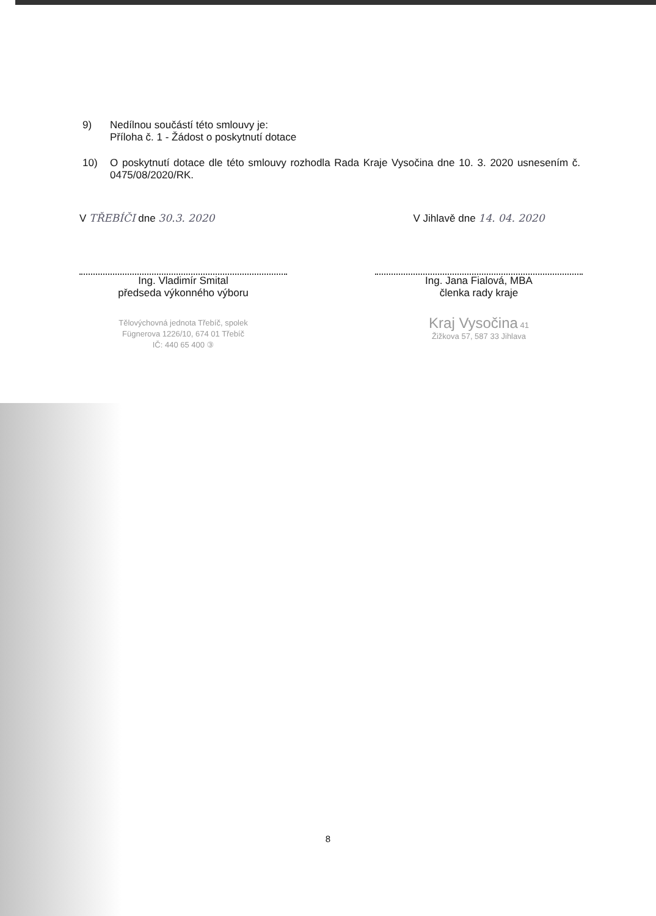9) Nedílnou součástí této smlouvy je:
Příloha č. 1 - Žádost o poskytnutí dotace
10) O poskytnutí dotace dle této smlouvy rozhodla Rada Kraje Vysočina dne 10. 3. 2020 usnesením č. 0475/08/2020/RK.
V TŘEBÍČI dne 30.3. 2020
Ing. Vladimír Smital
předseda výkonného výboru
Tělovýchovná jednota Třebíč, spolek
Fügnerova 1226/10, 674 01 Třebíč
IČ: 440 65 400 ③
V Jihlavě dne 14. 04. 2020
Ing. Jana Fialová, MBA
členka rady kraje
Kraj Vysočina 41
Žižkova 57, 587 33 Jihlava
8